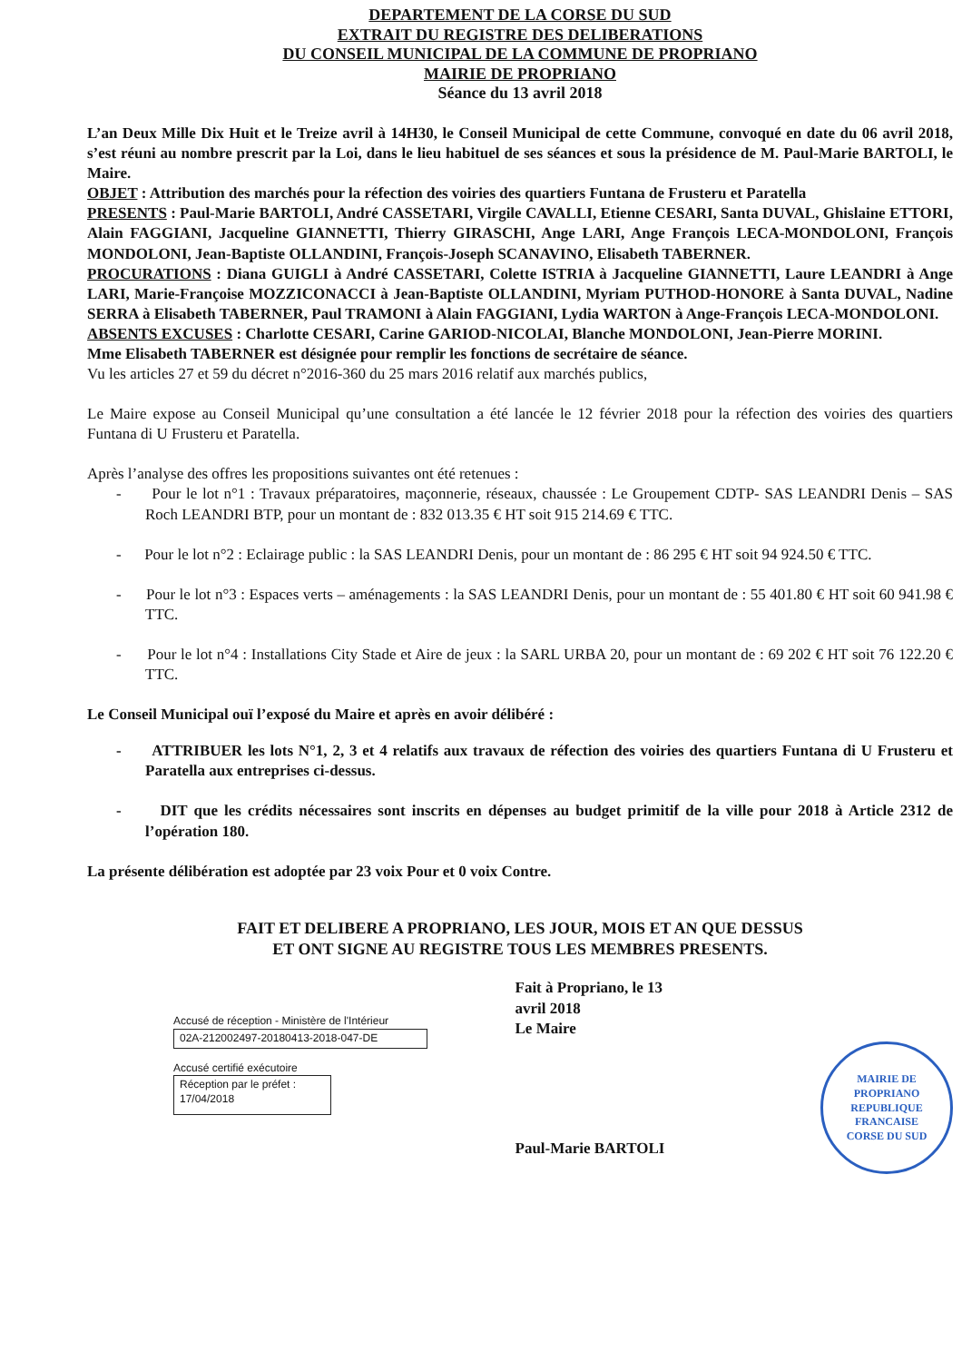DEPARTEMENT DE LA CORSE DU SUD
EXTRAIT DU REGISTRE DES DELIBERATIONS
DU CONSEIL MUNICIPAL DE LA COMMUNE DE PROPRIANO
MAIRIE DE PROPRIANO
Séance du 13 avril 2018
L’an Deux Mille Dix Huit et le Treize avril à 14H30, le Conseil Municipal de cette Commune, convoqué en date du 06 avril 2018, s’est réuni au nombre prescrit par la Loi, dans le lieu habituel de ses séances et sous la présidence de M. Paul-Marie BARTOLI, le Maire.
OBJET : Attribution des marchés pour la réfection des voiries des quartiers Funtana de Frusteru et Paratella
PRESENTS : Paul-Marie BARTOLI, André CASSETARI, Virgile CAVALLI, Etienne CESARI, Santa DUVAL, Ghislaine ETTORI, Alain FAGGIANI, Jacqueline GIANNETTI, Thierry GIRASCHI, Ange LARI, Ange François LECA-MONDOLONI, François MONDOLONI, Jean-Baptiste OLLANDINI, François-Joseph SCANAVINO, Elisabeth TABERNER.
PROCURATIONS : Diana GUIGLI à André CASSETARI, Colette ISTRIA à Jacqueline GIANNETTI, Laure LEANDRI à Ange LARI, Marie-Françoise MOZZICONACCI à Jean-Baptiste OLLANDINI, Myriam PUTHOD-HONORE à Santa DUVAL, Nadine SERRA à Elisabeth TABERNER, Paul TRAMONI à Alain FAGGIANI, Lydia WARTON à Ange-François LECA-MONDOLONI.
ABSENTS EXCUSES : Charlotte CESARI, Carine GARIOD-NICOLAI, Blanche MONDOLONI, Jean-Pierre MORINI.
Mme Elisabeth TABERNER est désignée pour remplir les fonctions de secrétaire de séance.
Vu les articles 27 et 59 du décret n°2016-360 du 25 mars 2016 relatif aux marchés publics,
Le Maire expose au Conseil Municipal qu’une consultation a été lancée le 12 février 2018 pour la réfection des voiries des quartiers Funtana di U Frusteru et Paratella.
Après l’analyse des offres les propositions suivantes ont été retenues :
- Pour le lot n°1 : Travaux préparatoires, maçonnerie, réseaux, chaussée : Le Groupement CDTP- SAS LEANDRI Denis – SAS Roch LEANDRI BTP, pour un montant de : 832 013.35 € HT soit 915 214.69 € TTC.
- Pour le lot n°2 : Eclairage public : la SAS LEANDRI Denis, pour un montant de : 86 295 € HT soit 94 924.50 € TTC.
- Pour le lot n°3 : Espaces verts – aménagements : la SAS LEANDRI Denis, pour un montant de : 55 401.80 € HT soit 60 941.98 € TTC.
- Pour le lot n°4 : Installations City Stade et Aire de jeux : la SARL URBA 20, pour un montant de : 69 202 € HT soit 76 122.20 € TTC.
Le Conseil Municipal ouï l’exposé du Maire et après en avoir délibéré :
- ATTRIBUER les lots N°1, 2, 3 et 4 relatifs aux travaux de réfection des voiries des quartiers Funtana di U Frusteru et Paratella aux entreprises ci-dessus.
- DIT que les crédits nécessaires sont inscrits en dépenses au budget primitif de la ville pour 2018 à Article 2312 de l’opération 180.
La présente délibération est adoptée par 23 voix Pour et 0 voix Contre.
FAIT ET DELIBERE A PROPRIANO, LES JOUR, MOIS ET AN QUE DESSUS
ET ONT SIGNE AU REGISTRE TOUS LES MEMBRES PRESENTS.
Accusé de réception - Ministère de l'Intérieur
02A-212002497-20180413-2018-047-DE
Accusé certifié exécutoire
Réception par le préfet : 17/04/2018
Fait à Propriano, le 13 avril 2018
Le Maire
Paul-Marie BARTOLI
MAIRIE DE PROPRIANO
REPUBLIQUE FRANCAISE
CORSE DU SUD